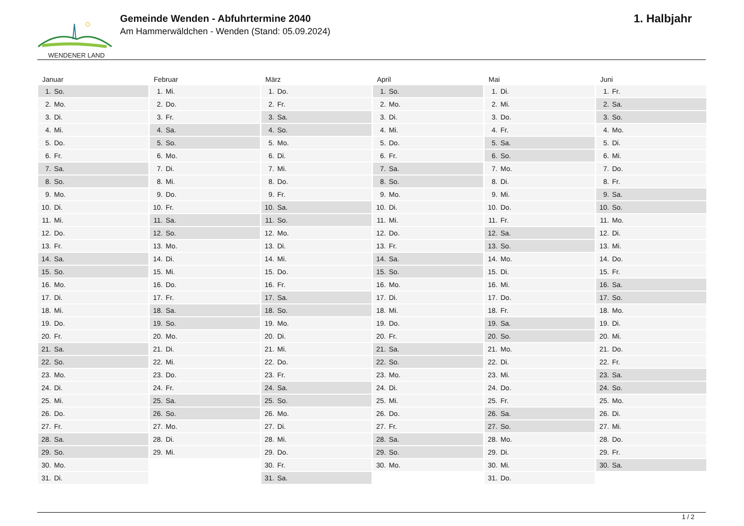WENDENER LAND
Gemeinde Wenden - Abfuhrtermine 2040
Am Hammerwäldchen - Wenden (Stand: 05.09.2024)
1. Halbjahr
Januar
| 1. | So. |
| 2. | Mo. |
| 3. | Di. |
| 4. | Mi. |
| 5. | Do. |
| 6. | Fr. |
| 7. | Sa. |
| 8. | So. |
| 9. | Mo. |
| 10. | Di. |
| 11. | Mi. |
| 12. | Do. |
| 13. | Fr. |
| 14. | Sa. |
| 15. | So. |
| 16. | Mo. |
| 17. | Di. |
| 18. | Mi. |
| 19. | Do. |
| 20. | Fr. |
| 21. | Sa. |
| 22. | So. |
| 23. | Mo. |
| 24. | Di. |
| 25. | Mi. |
| 26. | Do. |
| 27. | Fr. |
| 28. | Sa. |
| 29. | So. |
| 30. | Mo. |
| 31. | Di. |
Februar
| 1. | Mi. |
| 2. | Do. |
| 3. | Fr. |
| 4. | Sa. |
| 5. | So. |
| 6. | Mo. |
| 7. | Di. |
| 8. | Mi. |
| 9. | Do. |
| 10. | Fr. |
| 11. | Sa. |
| 12. | So. |
| 13. | Mo. |
| 14. | Di. |
| 15. | Mi. |
| 16. | Do. |
| 17. | Fr. |
| 18. | Sa. |
| 19. | So. |
| 20. | Mo. |
| 21. | Di. |
| 22. | Mi. |
| 23. | Do. |
| 24. | Fr. |
| 25. | Sa. |
| 26. | So. |
| 27. | Mo. |
| 28. | Di. |
| 29. | Mi. |
März
| 1. | Do. |
| 2. | Fr. |
| 3. | Sa. |
| 4. | So. |
| 5. | Mo. |
| 6. | Di. |
| 7. | Mi. |
| 8. | Do. |
| 9. | Fr. |
| 10. | Sa. |
| 11. | So. |
| 12. | Mo. |
| 13. | Di. |
| 14. | Mi. |
| 15. | Do. |
| 16. | Fr. |
| 17. | Sa. |
| 18. | So. |
| 19. | Mo. |
| 20. | Di. |
| 21. | Mi. |
| 22. | Do. |
| 23. | Fr. |
| 24. | Sa. |
| 25. | So. |
| 26. | Mo. |
| 27. | Di. |
| 28. | Mi. |
| 29. | Do. |
| 30. | Fr. |
| 31. | Sa. |
April
| 1. | So. |
| 2. | Mo. |
| 3. | Di. |
| 4. | Mi. |
| 5. | Do. |
| 6. | Fr. |
| 7. | Sa. |
| 8. | So. |
| 9. | Mo. |
| 10. | Di. |
| 11. | Mi. |
| 12. | Do. |
| 13. | Fr. |
| 14. | Sa. |
| 15. | So. |
| 16. | Mo. |
| 17. | Di. |
| 18. | Mi. |
| 19. | Do. |
| 20. | Fr. |
| 21. | Sa. |
| 22. | So. |
| 23. | Mo. |
| 24. | Di. |
| 25. | Mi. |
| 26. | Do. |
| 27. | Fr. |
| 28. | Sa. |
| 29. | So. |
| 30. | Mo. |
Mai
| 1. | Di. |
| 2. | Mi. |
| 3. | Do. |
| 4. | Fr. |
| 5. | Sa. |
| 6. | So. |
| 7. | Mo. |
| 8. | Di. |
| 9. | Mi. |
| 10. | Do. |
| 11. | Fr. |
| 12. | Sa. |
| 13. | So. |
| 14. | Mo. |
| 15. | Di. |
| 16. | Mi. |
| 17. | Do. |
| 18. | Fr. |
| 19. | Sa. |
| 20. | So. |
| 21. | Mo. |
| 22. | Di. |
| 23. | Mi. |
| 24. | Do. |
| 25. | Fr. |
| 26. | Sa. |
| 27. | So. |
| 28. | Mo. |
| 29. | Di. |
| 30. | Mi. |
| 31. | Do. |
Juni
| 1. | Fr. |
| 2. | Sa. |
| 3. | So. |
| 4. | Mo. |
| 5. | Di. |
| 6. | Mi. |
| 7. | Do. |
| 8. | Fr. |
| 9. | Sa. |
| 10. | So. |
| 11. | Mo. |
| 12. | Di. |
| 13. | Mi. |
| 14. | Do. |
| 15. | Fr. |
| 16. | Sa. |
| 17. | So. |
| 18. | Mo. |
| 19. | Di. |
| 20. | Mi. |
| 21. | Do. |
| 22. | Fr. |
| 23. | Sa. |
| 24. | So. |
| 25. | Mo. |
| 26. | Di. |
| 27. | Mi. |
| 28. | Do. |
| 29. | Fr. |
| 30. | Sa. |
1 / 2